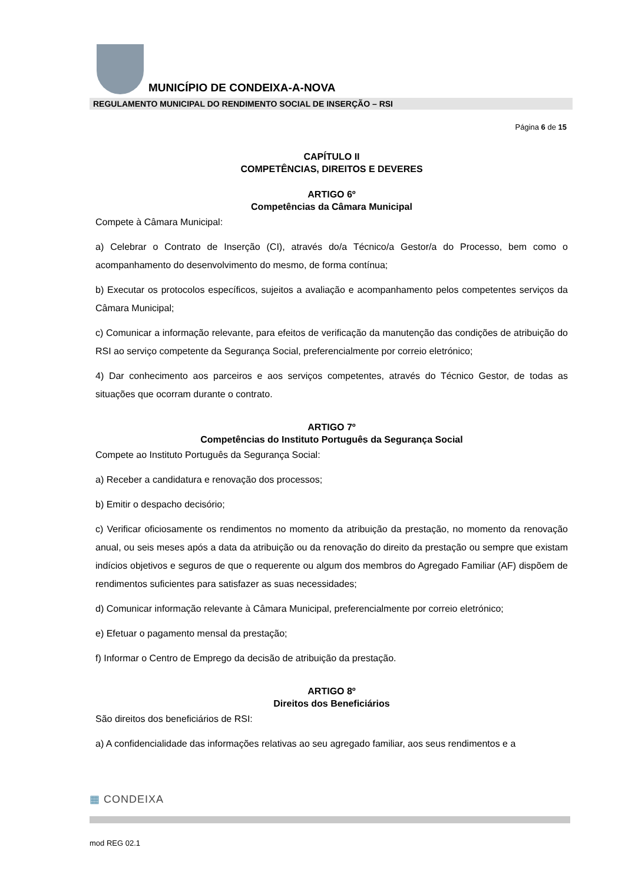MUNICÍPIO DE CONDEIXA-A-NOVA
REGULAMENTO MUNICIPAL DO RENDIMENTO SOCIAL DE INSERÇÃO – RSI
Página 6 de 15
CAPÍTULO II
COMPETÊNCIAS, DIREITOS E DEVERES
ARTIGO 6º
Competências da Câmara Municipal
Compete à Câmara Municipal:
a) Celebrar o Contrato de Inserção (CI), através do/a Técnico/a Gestor/a do Processo, bem como o acompanhamento do desenvolvimento do mesmo, de forma contínua;
b) Executar os protocolos específicos, sujeitos a avaliação e acompanhamento pelos competentes serviços da Câmara Municipal;
c) Comunicar a informação relevante, para efeitos de verificação da manutenção das condições de atribuição do RSI ao serviço competente da Segurança Social, preferencialmente por correio eletrónico;
4) Dar conhecimento aos parceiros e aos serviços competentes, através do Técnico Gestor, de todas as situações que ocorram durante o contrato.
ARTIGO 7º
Competências do Instituto Português da Segurança Social
Compete ao Instituto Português da Segurança Social:
a) Receber a candidatura e renovação dos processos;
b) Emitir o despacho decisório;
c) Verificar oficiosamente os rendimentos no momento da atribuição da prestação, no momento da renovação anual, ou seis meses após a data da atribuição ou da renovação do direito da prestação ou sempre que existam indícios objetivos e seguros de que o requerente ou algum dos membros do Agregado Familiar (AF) dispõem de rendimentos suficientes para satisfazer as suas necessidades;
d) Comunicar informação relevante à Câmara Municipal, preferencialmente por correio eletrónico;
e) Efetuar o pagamento mensal da prestação;
f) Informar o Centro de Emprego da decisão de atribuição da prestação.
ARTIGO 8º
Direitos dos Beneficiários
São direitos dos beneficiários de RSI:
a) A confidencialidade das informações relativas ao seu agregado familiar, aos seus rendimentos e a
▦ CONDEIXA
mod REG 02.1